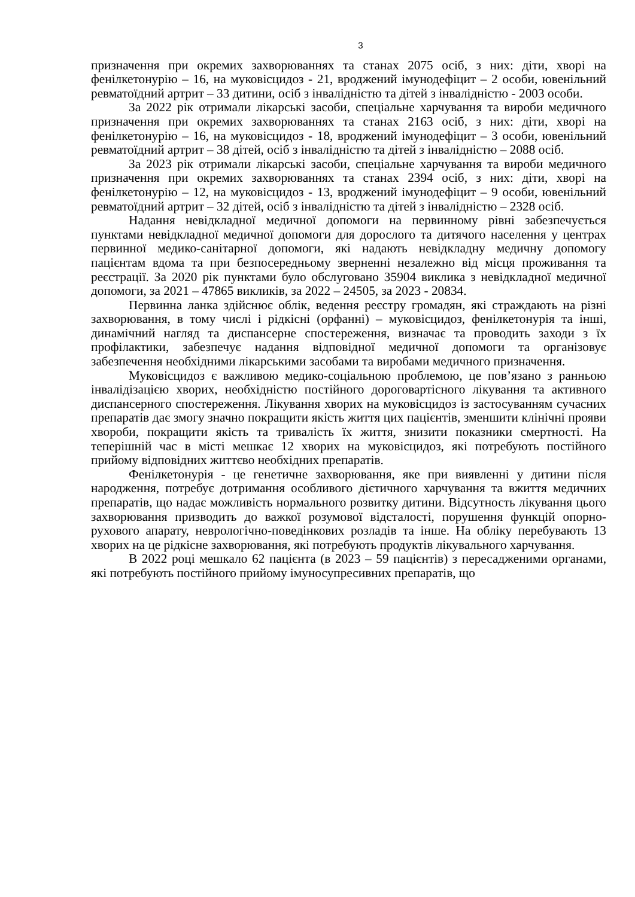3
призначення при окремих захворюваннях та станах 2075 осіб, з них: діти, хворі на фенілкетонурію – 16, на муковісцидоз - 21, вроджений імунодефіцит – 2 особи, ювенільний ревматоїдний артрит – 33 дитини, осіб з інвалідністю та дітей з інвалідністю - 2003 особи.
За 2022 рік отримали лікарські засоби, спеціальне харчування та вироби медичного призначення при окремих захворюваннях та станах 2163 осіб, з них: діти, хворі на фенілкетонурію – 16, на муковісцидоз - 18, вроджений імунодефіцит – 3 особи, ювенільний ревматоїдний артрит – 38 дітей, осіб з інвалідністю та дітей з інвалідністю – 2088 осіб.
За 2023 рік отримали лікарські засоби, спеціальне харчування та вироби медичного призначення при окремих захворюваннях та станах 2394 осіб, з них: діти, хворі на фенілкетонурію – 12, на муковісцидоз - 13, вроджений імунодефіцит – 9 особи, ювенільний ревматоїдний артрит – 32 дітей, осіб з інвалідністю та дітей з інвалідністю – 2328 осіб.
Надання невідкладної медичної допомоги на первинному рівні забезпечується пунктами невідкладної медичної допомоги для дорослого та дитячого населення у центрах первинної медико-санітарної допомоги, які надають невідкладну медичну допомогу пацієнтам вдома та при безпосередньому зверненні незалежно від місця проживання та реєстрації. За 2020 рік пунктами було обслуговано 35904 виклика з невідкладної медичної допомоги, за 2021 – 47865 викликів, за 2022 – 24505, за 2023 - 20834.
Первинна ланка здійснює облік, ведення реєстру громадян, які страждають на різні захворювання, в тому числі і рідкісні (орфанні) – муковісцидоз, фенілкетонурія та інші, динамічний нагляд та диспансерне спостереження, визначає та проводить заходи з їх профілактики, забезпечує надання відповідної медичної допомоги та організовує забезпечення необхідними лікарськими засобами та виробами медичного призначення.
Муковісцидоз є важливою медико-соціальною проблемою, це пов’язано з ранньою інвалідізацією хворих, необхідністю постійного дороговартісного лікування та активного диспансерного спостереження. Лікування хворих на муковісцидоз із застосуванням сучасних препаратів дає змогу значно покращити якість життя цих пацієнтів, зменшити клінічні прояви хвороби, покращити якість та тривалість їх життя, знизити показники смертності. На теперішній час в місті мешкає 12 хворих на муковісцидоз, які потребують постійного прийому відповідних життєво необхідних препаратів.
Фенілкетонурія - це генетичне захворювання, яке при виявленні у дитини після народження, потребує дотримання особливого дієтичного харчування та вжиття медичних препаратів, що надає можливість нормального розвитку дитини. Відсутность лікування цього захворювання призводить до важкої розумової відсталості, порушення функцій опорно-рухового апарату, неврологічно-поведінкових розладів та інше. На обліку перебувають 13 хворих на це рідкісне захворювання, які потребують продуктів лікувального харчування.
В 2022 році мешкало 62 пацієнта (в 2023 – 59 пацієнтів) з пересадженими органами, які потребують постійного прийому імуносупресивних препаратів, що